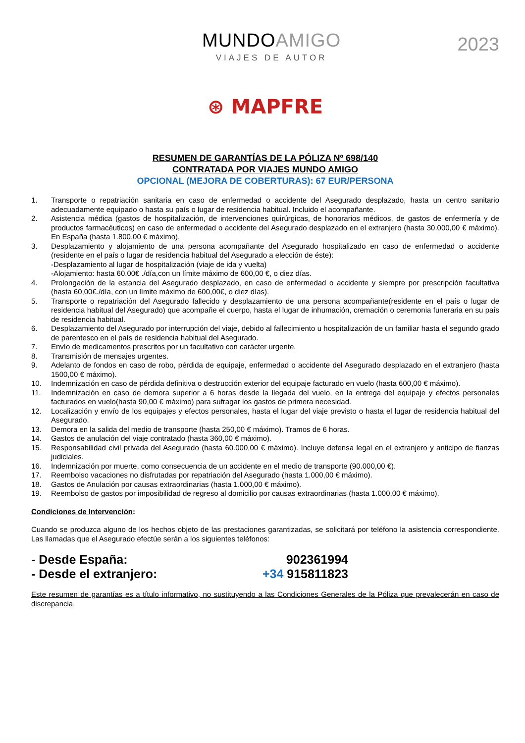MUNDOAMIGO
VIAJES DE AUTOR
2023
⊛ MAPFRE
RESUMEN DE GARANTÍAS DE LA PÓLIZA Nº 698/140
CONTRATADA POR VIAJES MUNDO AMIGO
OPCIONAL (MEJORA DE COBERTURAS): 67 EUR/PERSONA
1. Transporte o repatriación sanitaria en caso de enfermedad o accidente del Asegurado desplazado, hasta un centro sanitario adecuadamente equipado o hasta su país o lugar de residencia habitual. Incluido el acompañante.
2. Asistencia médica (gastos de hospitalización, de intervenciones quirúrgicas, de honorarios médicos, de gastos de enfermería y de productos farmacéuticos) en caso de enfermedad o accidente del Asegurado desplazado en el extranjero (hasta 30.000,00 € máximo). En España (hasta 1.800,00 € máximo).
3. Desplazamiento y alojamiento de una persona acompañante del Asegurado hospitalizado en caso de enfermedad o accidente (residente en el país o lugar de residencia habitual del Asegurado a elección de éste):
-Desplazamiento al lugar de hospitalización (viaje de ida y vuelta)
-Alojamiento: hasta 60.00€ ./día,con un límite máximo de 600,00 €, o diez días.
4. Prolongación de la estancia del Asegurado desplazado, en caso de enfermedad o accidente y siempre por prescripción facultativa (hasta 60,00€./día, con un límite máximo de 600,00€, o diez días).
5. Transporte o repatriación del Asegurado fallecido y desplazamiento de una persona acompañante(residente en el país o lugar de residencia habitual del Asegurado) que acompañe el cuerpo, hasta el lugar de inhumación, cremación o ceremonia funeraria en su país de residencia habitual.
6. Desplazamiento del Asegurado por interrupción del viaje, debido al fallecimiento u hospitalización de un familiar hasta el segundo grado de parentesco en el país de residencia habitual del Asegurado.
7. Envío de medicamentos prescritos por un facultativo con carácter urgente.
8. Transmisión de mensajes urgentes.
9. Adelanto de fondos en caso de robo, pérdida de equipaje, enfermedad o accidente del Asegurado desplazado en el extranjero (hasta 1500,00 € máximo).
10. Indemnización en caso de pérdida definitiva o destrucción exterior del equipaje facturado en vuelo (hasta 600,00 € máximo).
11. Indemnización en caso de demora superior a 6 horas desde la llegada del vuelo, en la entrega del equipaje y efectos personales facturados en vuelo(hasta 90,00 € máximo) para sufragar los gastos de primera necesidad.
12. Localización y envío de los equipajes y efectos personales, hasta el lugar del viaje previsto o hasta el lugar de residencia habitual del Asegurado.
13. Demora en la salida del medio de transporte (hasta 250,00 € máximo). Tramos de 6 horas.
14. Gastos de anulación del viaje contratado (hasta 360,00 € máximo).
15. Responsabilidad civil privada del Asegurado (hasta 60.000,00 € máximo). Incluye defensa legal en el extranjero y anticipo de fianzas judiciales.
16. Indemnización por muerte, como consecuencia de un accidente en el medio de transporte (90.000,00 €).
17. Reembolso vacaciones no disfrutadas por repatriación del Asegurado (hasta 1.000,00 € máximo).
18. Gastos de Anulación por causas extraordinarias (hasta 1.000,00 € máximo).
19. Reembolso de gastos por imposibilidad de regreso al domicilio por causas extraordinarias (hasta 1.000,00 € máximo).
Condiciones de Intervención:
Cuando se produzca alguno de los hechos objeto de las prestaciones garantizadas, se solicitará por teléfono la asistencia correspondiente. Las llamadas que el Asegurado efectúe serán a los siguientes teléfonos:
- Desde España: 902361994
- Desde el extranjero: +34 915811823
Este resumen de garantías es a título informativo, no sustituyendo a las Condiciones Generales de la Póliza que prevalecerán en caso de discrepancia.